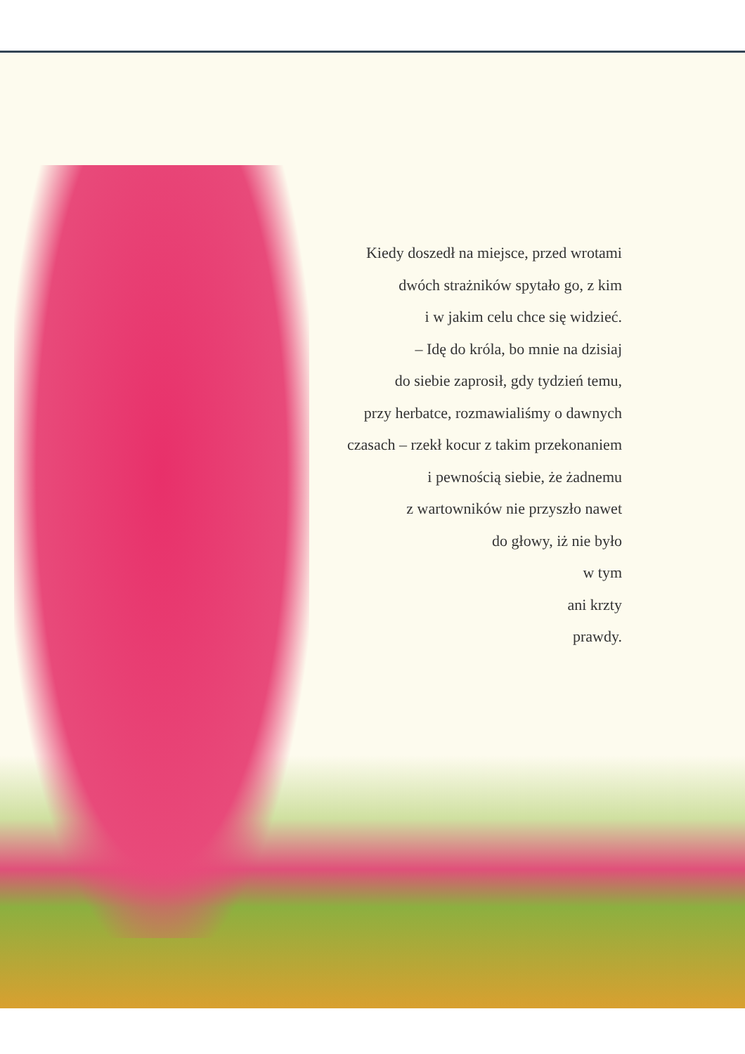Kiedy doszedł na miejsce, przed wrotami
dwóch strażników spytało go, z kim
i w jakim celu chce się widzieć.
– Idę do króla, bo mnie na dzisiaj
do siebie zaprosił, gdy tydzień temu,
przy herbatce, rozmawialiśmy o dawnych
czasach – rzekł kocur z takim przekonaniem
i pewnością siebie, że żadnemu
z wartowników nie przyszło nawet
do głowy, iż nie było
w tym
ani krzty
prawdy.